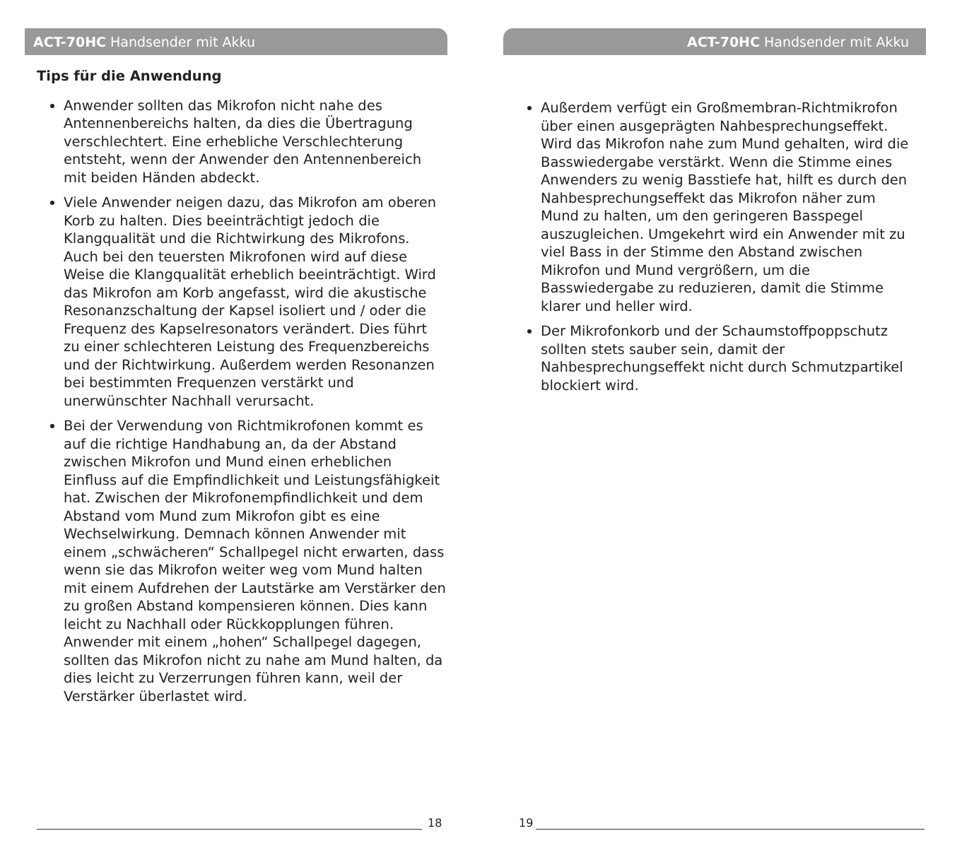ACT-70HC Handsender mit Akku
Tips für die Anwendung
Anwender sollten das Mikrofon nicht nahe des Antennenbereichs halten, da dies die Übertragung verschlechtert. Eine erhebliche Verschlechterung entsteht, wenn der Anwender den Antennenbereich mit beiden Händen abdeckt.
Viele Anwender neigen dazu, das Mikrofon am oberen Korb zu halten. Dies beeinträchtigt jedoch die Klangqualität und die Richtwirkung des Mikrofons. Auch bei den teuersten Mikrofonen wird auf diese Weise die Klangqualität erheblich beeinträchtigt. Wird das Mikrofon am Korb angefasst, wird die akustische Resonanzschaltung der Kapsel isoliert und / oder die Frequenz des Kapselresonators verändert. Dies führt zu einer schlechteren Leistung des Frequenzbereichs und der Richtwirkung. Außerdem werden Resonanzen bei bestimmten Frequenzen verstärkt und unerwünschter Nachhall verursacht.
Bei der Verwendung von Richtmikrofonen kommt es auf die richtige Handhabung an, da der Abstand zwischen Mikrofon und Mund einen erheblichen Einfluss auf die Empfindlichkeit und Leistungsfähigkeit hat. Zwischen der Mikrofonempfindlichkeit und dem Abstand vom Mund zum Mikrofon gibt es eine Wechselwirkung. Demnach können Anwender mit einem „schwächeren“ Schallpegel nicht erwarten, dass wenn sie das Mikrofon weiter weg vom Mund halten mit einem Aufdrehen der Lautstärke am Verstärker den zu großen Abstand kompensieren können. Dies kann leicht zu Nachhall oder Rückkopplungen führen. Anwender mit einem „hohen“ Schallpegel dagegen, sollten das Mikrofon nicht zu nahe am Mund halten, da dies leicht zu Verzerrungen führen kann, weil der Verstärker überlastet wird.
18
ACT-70HC Handsender mit Akku
Außerdem verfügt ein Großmembran-Richtmikrofon über einen ausgeprägten Nahbesprechungseffekt. Wird das Mikrofon nahe zum Mund gehalten, wird die Basswiedergabe verstärkt. Wenn die Stimme eines Anwenders zu wenig Basstiefe hat, hilft es durch den Nahbesprechungseffekt das Mikrofon näher zum Mund zu halten, um den geringeren Basspegel auszugleichen. Umgekehrt wird ein Anwender mit zu viel Bass in der Stimme den Abstand zwischen Mikrofon und Mund vergrößern, um die Basswiedergabe zu reduzieren, damit die Stimme klarer und heller wird.
Der Mikrofonkorb und der Schaumstoffpoppschutz sollten stets sauber sein, damit der Nahbesprechungseffekt nicht durch Schmutzpartikel blockiert wird.
19